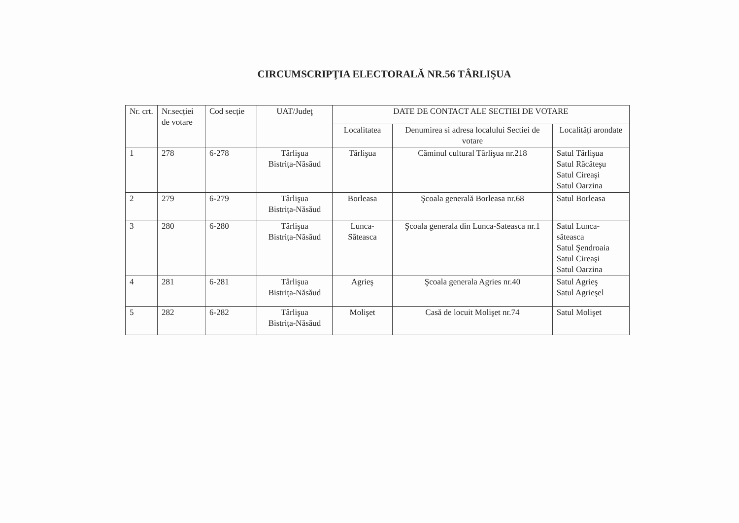CIRCUMSCRIPŢIA ELECTORALĂ NR.56 TÂRLIŞUA
| Nr. crt. | Nr.secției de votare | Cod secție | UAT/Judeţ | DATE DE CONTACT ALE SECTIEI DE VOTARE | | |
| --- | --- | --- | --- | --- | --- | --- |
| | | | | Localitatea | Denumirea si adresa localului Sectiei de votare | Localități arondate |
| 1 | 278 | 6-278 | Târlişua Bistrița-Năsăud | Târlişua | Căminul cultural Târlişua nr.218 | Satul Târlişua Satul Răcăteşu Satul Cireaşi Satul Oarzina |
| 2 | 279 | 6-279 | Târlişua Bistrița-Năsăud | Borleasa | Şcoala generală Borleasa nr.68 | Satul Borleasa |
| 3 | 280 | 6-280 | Târlişua Bistrița-Năsăud | Lunca-Săteasca | Şcoala generala din Lunca-Sateasca nr.1 | Satul Lunca-săteasca Satul Şendroaia Satul Cireaşi Satul Oarzina |
| 4 | 281 | 6-281 | Târlişua Bistrița-Năsăud | Agrieş | Şcoala generala Agries nr.40 | Satul Agrieş Satul Agrieşel |
| 5 | 282 | 6-282 | Târlişua Bistrița-Năsăud | Molişet | Casă de locuit Molişet nr.74 | Satul Molişet |